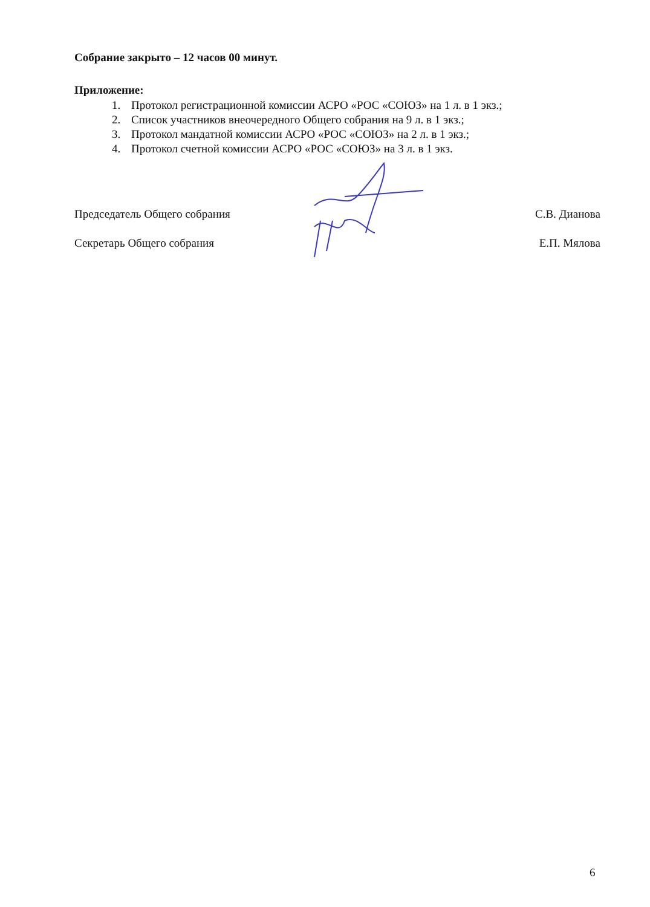Собрание закрыто – 12 часов 00 минут.
Приложение:
1. Протокол регистрационной комиссии АСРО «РОС «СОЮЗ» на 1 л. в 1 экз.;
2. Список участников внеочередного Общего собрания на 9 л. в 1 экз.;
3. Протокол мандатной комиссии АСРО «РОС «СОЮЗ» на 2 л. в 1 экз.;
4. Протокол счетной комиссии АСРО «РОС «СОЮЗ» на 3 л. в 1 экз.
Председатель Общего собрания С.В. Дианова
Секретарь Общего собрания Е.П. Мялова
6